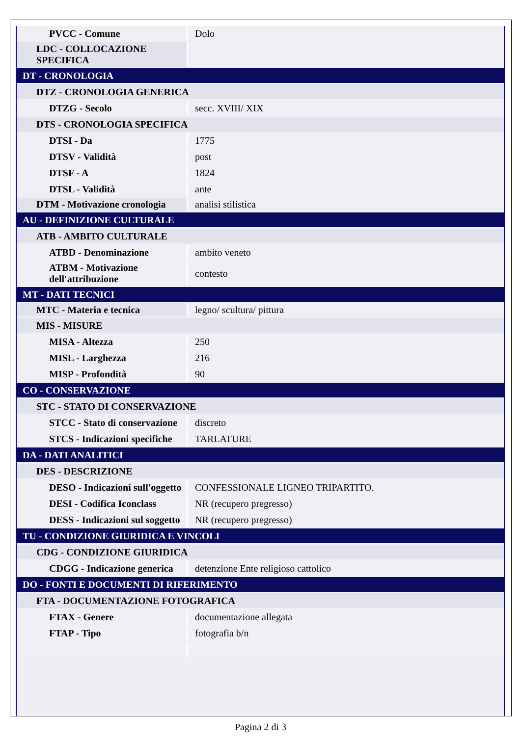| PVCC - Comune | Dolo |
| LDC - COLLOCAZIONE SPECIFICA | |
| DT - CRONOLOGIA | |
| DTZ - CRONOLOGIA GENERICA | |
| DTZG - Secolo | secc. XVIII/ XIX |
| DTS - CRONOLOGIA SPECIFICA | |
| DTSI - Da | 1775 |
| DTSV - Validità | post |
| DTSF - A | 1824 |
| DTSL - Validità | ante |
| DTM - Motivazione cronologia | analisi stilistica |
| AU - DEFINIZIONE CULTURALE | |
| ATB - AMBITO CULTURALE | |
| ATBD - Denominazione | ambito veneto |
| ATBM - Motivazione dell'attribuzione | contesto |
| MT - DATI TECNICI | |
| MTC - Materia e tecnica | legno/ scultura/ pittura |
| MIS - MISURE | |
| MISA - Altezza | 250 |
| MISL - Larghezza | 216 |
| MISP - Profondità | 90 |
| CO - CONSERVAZIONE | |
| STC - STATO DI CONSERVAZIONE | |
| STCC - Stato di conservazione | discreto |
| STCS - Indicazioni specifiche | TARLATURE |
| DA - DATI ANALITICI | |
| DES - DESCRIZIONE | |
| DESO - Indicazioni sull'oggetto | CONFESSIONALE LIGNEO TRIPARTITO. |
| DESI - Codifica Iconclass | NR (recupero pregresso) |
| DESS - Indicazioni sul soggetto | NR (recupero pregresso) |
| TU - CONDIZIONE GIURIDICA E VINCOLI | |
| CDG - CONDIZIONE GIURIDICA | |
| CDGG - Indicazione generica | detenzione Ente religioso cattolico |
| DO - FONTI E DOCUMENTI DI RIFERIMENTO | |
| FTA - DOCUMENTAZIONE FOTOGRAFICA | |
| FTAX - Genere | documentazione allegata |
| FTAP - Tipo | fotografia b/n |
Pagina 2 di 3